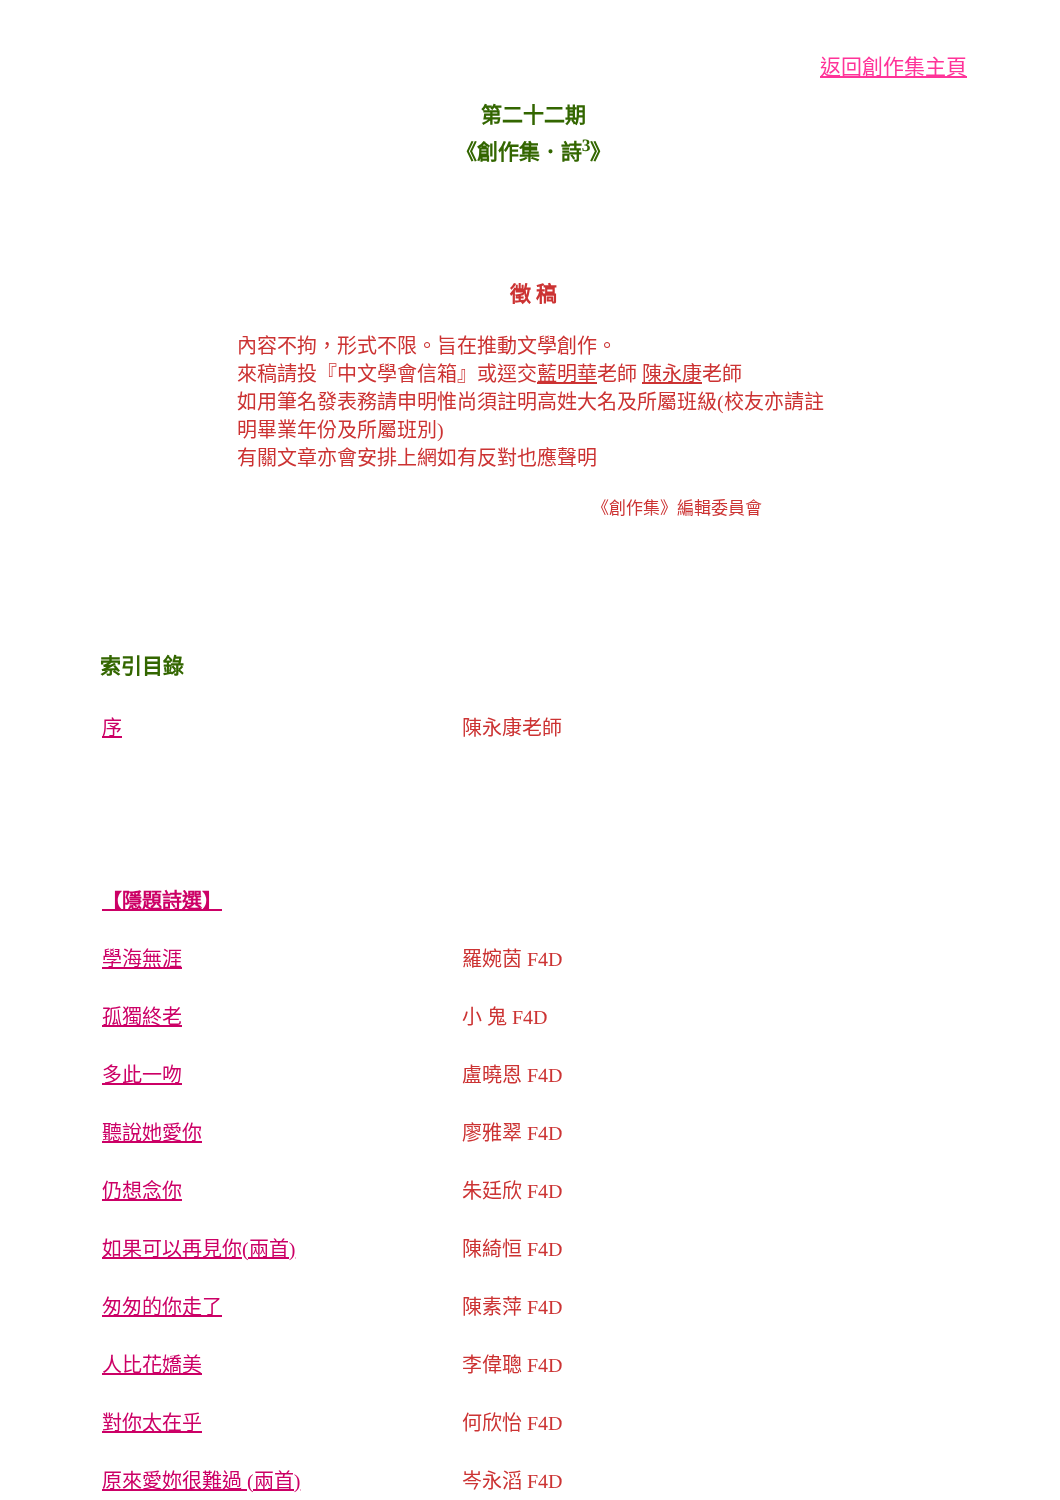返回創作集主頁
第二十二期
《創作集．詩<sup>3</sup>》
徵 稿
內容不拘，形式不限。旨在推動文學創作。
來稿請投『中文學會信箱』或逕交藍明華老師 陳永康老師
如用筆名發表務請申明惟尚須註明高姓大名及所屬班級(校友亦請註明畢業年份及所屬班別)
有關文章亦會安排上網如有反對也應聲明
《創作集》編輯委員會
索引目錄
| 序 | 陳永康老師 |
| 【隱題詩選】 | |
| 學海無涯 | 羅婉茵 F4D |
| 孤獨終老 | 小 鬼 F4D |
| 多此一吻 | 盧曉恩 F4D |
| 聽說她愛你 | 廖雅翠 F4D |
| 仍想念你 | 朱廷欣 F4D |
| 如果可以再見你(兩首) | 陳綺恒 F4D |
| 匆匆的你走了 | 陳素萍 F4D |
| 人比花嬌美 | 李偉聰 F4D |
| 對你太在乎 | 何欣怡 F4D |
| 原來愛妳很難過 (兩首) | 岑永滔 F4D |